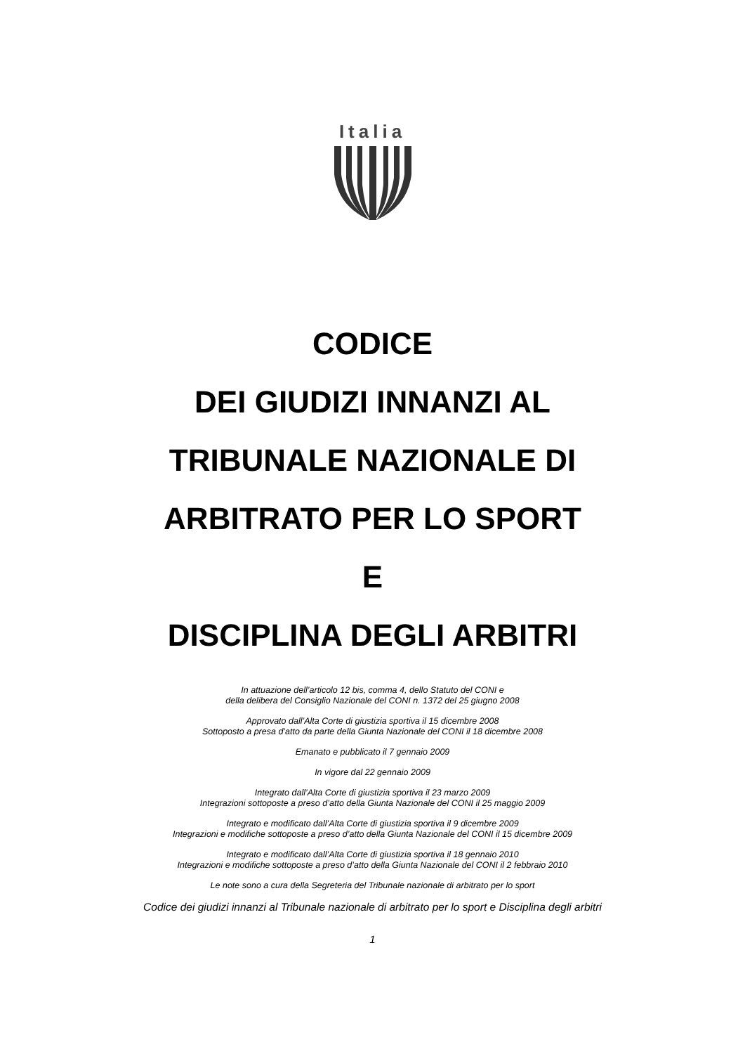Italia
CODICE
DEI GIUDIZI INNANZI AL
TRIBUNALE NAZIONALE DI
ARBITRATO PER LO SPORT
E
DISCIPLINA DEGLI ARBITRI
In attuazione dell’articolo 12 bis, comma 4, dello Statuto del CONI e
della delibera del Consiglio Nazionale del CONI n. 1372 del 25 giugno 2008
Approvato dall’Alta Corte di giustizia sportiva il 15 dicembre 2008
Sottoposto a presa d’atto da parte della Giunta Nazionale del CONI il 18 dicembre 2008
Emanato e pubblicato il 7 gennaio 2009
In vigore dal 22 gennaio 2009
Integrato dall’Alta Corte di giustizia sportiva il 23 marzo 2009
Integrazioni sottoposte a preso d’atto della Giunta Nazionale del CONI il 25 maggio 2009
Integrato e modificato dall’Alta Corte di giustizia sportiva il 9 dicembre 2009
Integrazioni e modifiche sottoposte a preso d’atto della Giunta Nazionale del CONI il 15 dicembre 2009
Integrato e modificato dall’Alta Corte di giustizia sportiva il 18 gennaio 2010
Integrazioni e modifiche sottoposte a preso d’atto della Giunta Nazionale del CONI il 2 febbraio 2010
Le note sono a cura della Segreteria del Tribunale nazionale di arbitrato per lo sport
Codice dei giudizi innanzi al Tribunale nazionale di arbitrato per lo sport e Disciplina degli arbitri
1